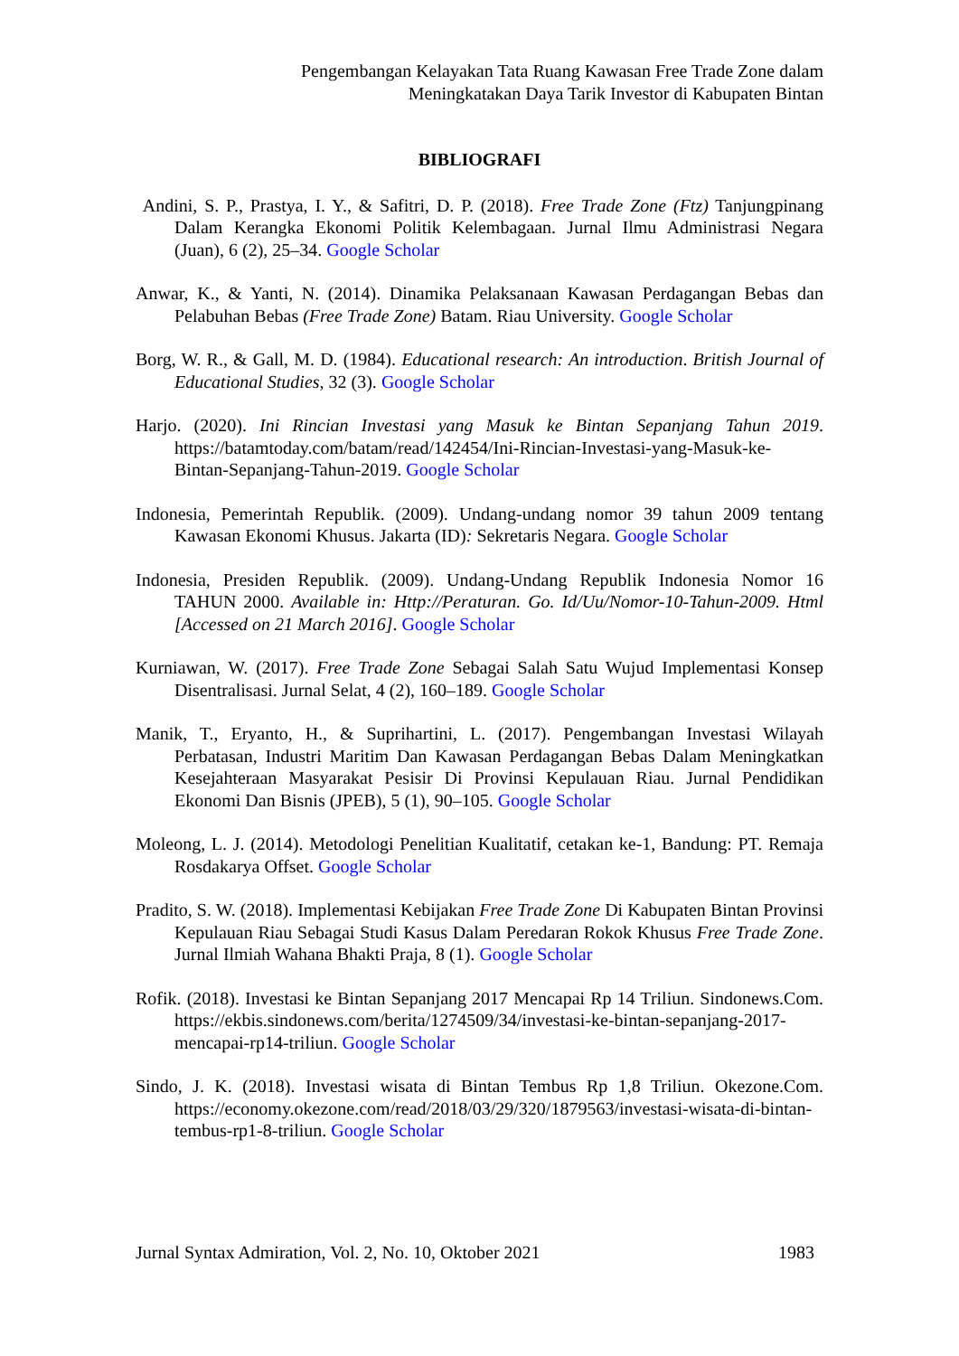Pengembangan Kelayakan Tata Ruang Kawasan Free Trade Zone dalam
Meningkatakan Daya Tarik Investor di Kabupaten Bintan
BIBLIOGRAFI
Andini, S. P., Prastya, I. Y., & Safitri, D. P. (2018). Free Trade Zone (Ftz) Tanjungpinang Dalam Kerangka Ekonomi Politik Kelembagaan. Jurnal Ilmu Administrasi Negara (Juan), 6 (2), 25–34. Google Scholar
Anwar, K., & Yanti, N. (2014). Dinamika Pelaksanaan Kawasan Perdagangan Bebas dan Pelabuhan Bebas (Free Trade Zone) Batam. Riau University. Google Scholar
Borg, W. R., & Gall, M. D. (1984). Educational research: An introduction. British Journal of Educational Studies, 32 (3). Google Scholar
Harjo. (2020). Ini Rincian Investasi yang Masuk ke Bintan Sepanjang Tahun 2019. https://batamtoday.com/batam/read/142454/Ini-Rincian-Investasi-yang-Masuk-ke-Bintan-Sepanjang-Tahun-2019. Google Scholar
Indonesia, Pemerintah Republik. (2009). Undang-undang nomor 39 tahun 2009 tentang Kawasan Ekonomi Khusus. Jakarta (ID): Sekretaris Negara. Google Scholar
Indonesia, Presiden Republik. (2009). Undang-Undang Republik Indonesia Nomor 16 TAHUN 2000. Available in: Http://Peraturan. Go. Id/Uu/Nomor-10-Tahun-2009. Html [Accessed on 21 March 2016]. Google Scholar
Kurniawan, W. (2017). Free Trade Zone Sebagai Salah Satu Wujud Implementasi Konsep Disentralisasi. Jurnal Selat, 4 (2), 160–189. Google Scholar
Manik, T., Eryanto, H., & Suprihartini, L. (2017). Pengembangan Investasi Wilayah Perbatasan, Industri Maritim Dan Kawasan Perdagangan Bebas Dalam Meningkatkan Kesejahteraan Masyarakat Pesisir Di Provinsi Kepulauan Riau. Jurnal Pendidikan Ekonomi Dan Bisnis (JPEB), 5 (1), 90–105. Google Scholar
Moleong, L. J. (2014). Metodologi Penelitian Kualitatif, cetakan ke-1, Bandung: PT. Remaja Rosdakarya Offset. Google Scholar
Pradito, S. W. (2018). Implementasi Kebijakan Free Trade Zone Di Kabupaten Bintan Provinsi Kepulauan Riau Sebagai Studi Kasus Dalam Peredaran Rokok Khusus Free Trade Zone. Jurnal Ilmiah Wahana Bhakti Praja, 8 (1). Google Scholar
Rofik. (2018). Investasi ke Bintan Sepanjang 2017 Mencapai Rp 14 Triliun. Sindonews.Com. https://ekbis.sindonews.com/berita/1274509/34/investasi-ke-bintan-sepanjang-2017-mencapai-rp14-triliun. Google Scholar
Sindo, J. K. (2018). Investasi wisata di Bintan Tembus Rp 1,8 Triliun. Okezone.Com. https://economy.okezone.com/read/2018/03/29/320/1879563/investasi-wisata-di-bintan-tembus-rp1-8-triliun. Google Scholar
Jurnal Syntax Admiration, Vol. 2, No. 10, Oktober 2021 1983